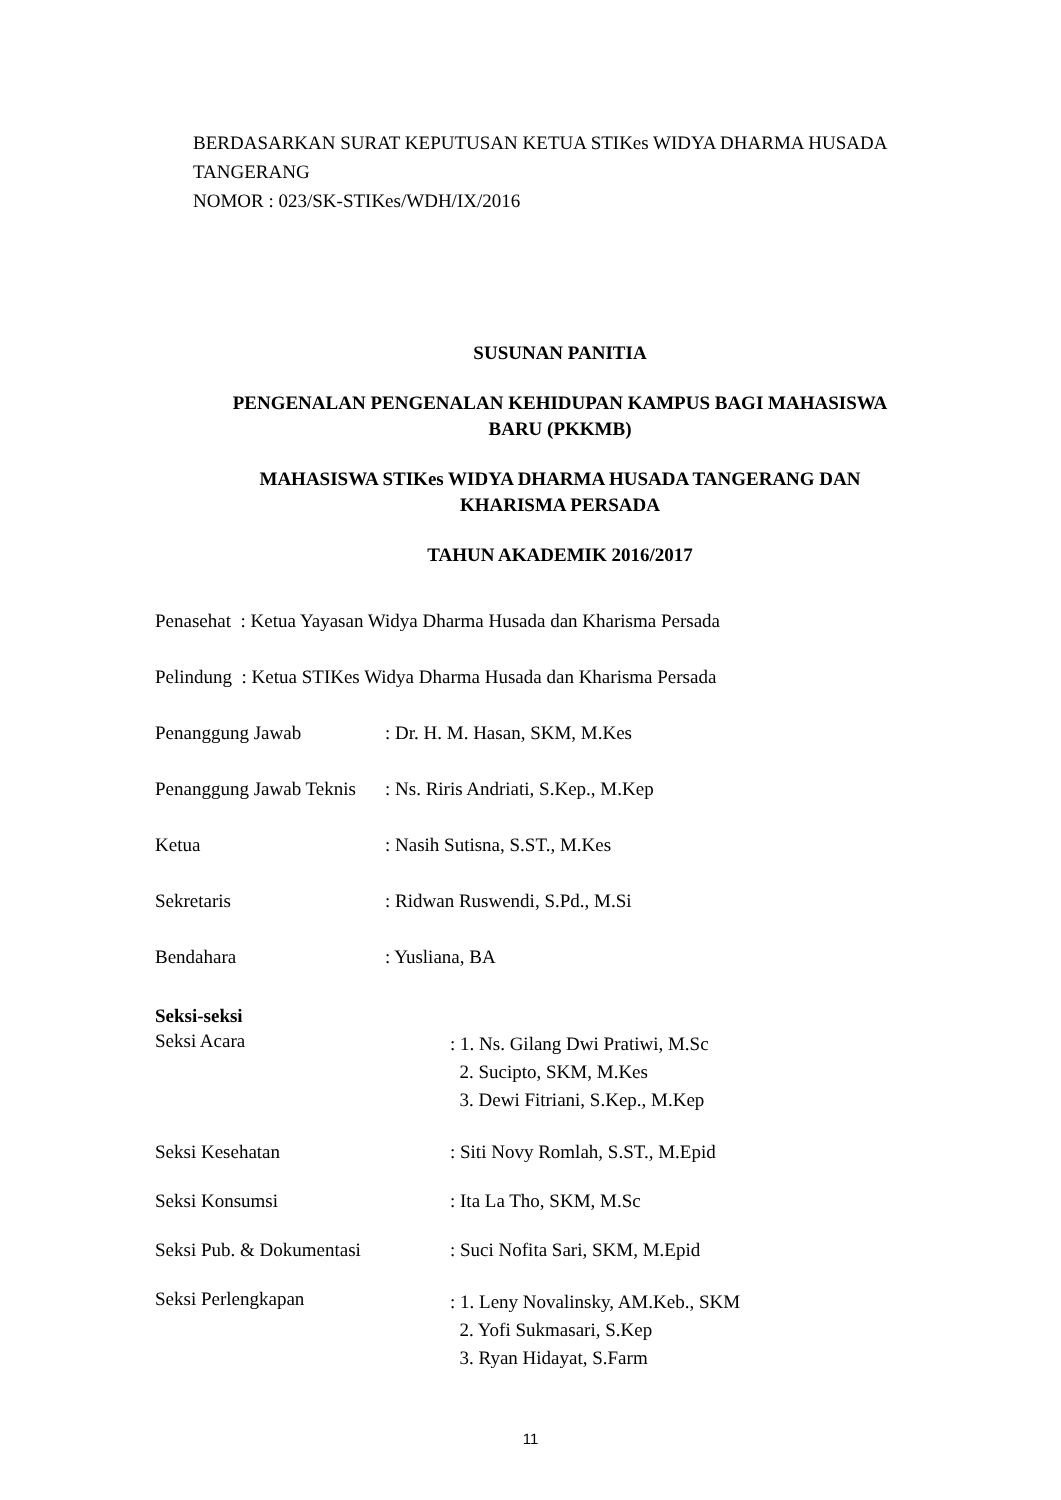BERDASARKAN SURAT KEPUTUSAN KETUA STIKes WIDYA DHARMA HUSADA TANGERANG
NOMOR : 023/SK-STIKes/WDH/IX/2016
SUSUNAN PANITIA
PENGENALAN PENGENALAN KEHIDUPAN KAMPUS BAGI MAHASISWA BARU (PKKMB)
MAHASISWA STIKes WIDYA DHARMA HUSADA TANGERANG DAN KHARISMA PERSADA
TAHUN AKADEMIK 2016/2017
Penasehat : Ketua Yayasan Widya Dharma Husada dan Kharisma Persada
Pelindung : Ketua STIKes Widya Dharma Husada dan Kharisma Persada
Penanggung Jawab : Dr. H. M. Hasan, SKM, M.Kes
Penanggung Jawab Teknis
: Ns. Riris Andriati, S.Kep., M.Kep
Ketua : Nasih Sutisna, S.ST., M.Kes
Sekretaris : Ridwan Ruswendi, S.Pd., M.Si
Bendahara : Yusliana, BA
Seksi-seksi
Seksi Acara
: 1. Ns. Gilang Dwi Pratiwi, M.Sc
2. Sucipto, SKM, M.Kes
3. Dewi Fitriani, S.Kep., M.Kep
Seksi Kesehatan : Siti Novy Romlah, S.ST., M.Epid
Seksi Konsumsi : Ita La Tho, SKM, M.Sc
Seksi Pub. & Dokumentasi : Suci Nofita Sari, SKM, M.Epid
Seksi Perlengkapan
: 1. Leny Novalinsky, AM.Keb., SKM
2. Yofi Sukmasari, S.Kep
3. Ryan Hidayat, S.Farm
11